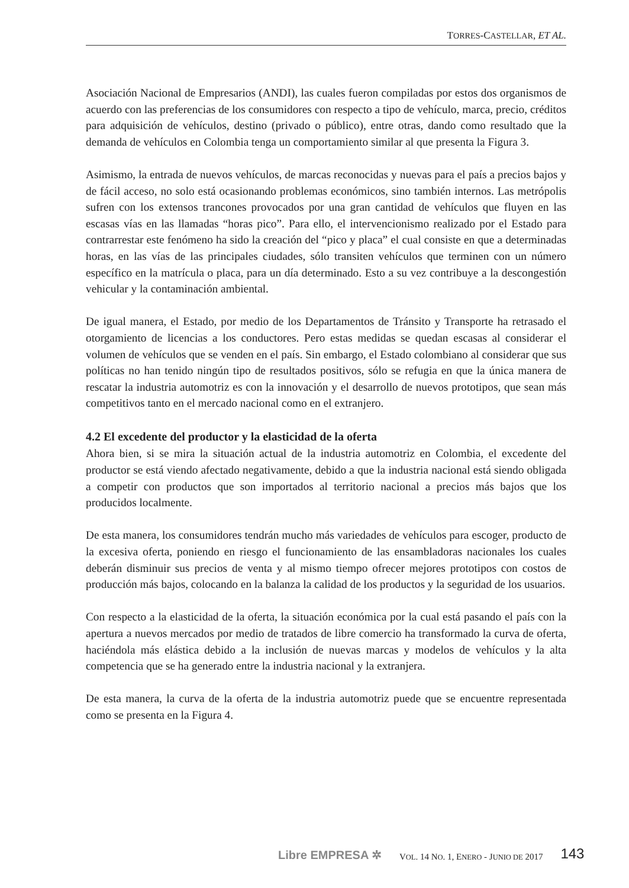TORRES-CASTELLAR, ET AL.
Asociación Nacional de Empresarios (ANDI), las cuales fueron compiladas por estos dos organismos de acuerdo con las preferencias de los consumidores con respecto a tipo de vehículo, marca, precio, créditos para adquisición de vehículos, destino (privado o público), entre otras, dando como resultado que la demanda de vehículos en Colombia tenga un comportamiento similar al que presenta la Figura 3.
Asimismo, la entrada de nuevos vehículos, de marcas reconocidas y nuevas para el país a precios bajos y de fácil acceso, no solo está ocasionando problemas económicos, sino también internos. Las metrópolis sufren con los extensos trancones provocados por una gran cantidad de vehículos que fluyen en las escasas vías en las llamadas “horas pico”. Para ello, el intervencionismo realizado por el Estado para contrarrestar este fenómeno ha sido la creación del “pico y placa” el cual consiste en que a determinadas horas, en las vías de las principales ciudades, sólo transiten vehículos que terminen con un número específico en la matrícula o placa, para un día determinado. Esto a su vez contribuye a la descongestión vehicular y la contaminación ambiental.
De igual manera, el Estado, por medio de los Departamentos de Tránsito y Transporte ha retrasado el otorgamiento de licencias a los conductores. Pero estas medidas se quedan escasas al considerar el volumen de vehículos que se venden en el país. Sin embargo, el Estado colombiano al considerar que sus políticas no han tenido ningún tipo de resultados positivos, sólo se refugia en que la única manera de rescatar la industria automotriz es con la innovación y el desarrollo de nuevos prototipos, que sean más competitivos tanto en el mercado nacional como en el extranjero.
4.2 El excedente del productor y la elasticidad de la oferta
Ahora bien, si se mira la situación actual de la industria automotriz en Colombia, el excedente del productor se está viendo afectado negativamente, debido a que la industria nacional está siendo obligada a competir con productos que son importados al territorio nacional a precios más bajos que los producidos localmente.
De esta manera, los consumidores tendrán mucho más variedades de vehículos para escoger, producto de la excesiva oferta, poniendo en riesgo el funcionamiento de las ensambladoras nacionales los cuales deberán disminuir sus precios de venta y al mismo tiempo ofrecer mejores prototipos con costos de producción más bajos, colocando en la balanza la calidad de los productos y la seguridad de los usuarios.
Con respecto a la elasticidad de la oferta, la situación económica por la cual está pasando el país con la apertura a nuevos mercados por medio de tratados de libre comercio ha transformado la curva de oferta, haciéndola más elástica debido a la inclusión de nuevas marcas y modelos de vehículos y la alta competencia que se ha generado entre la industria nacional y la extranjera.
De esta manera, la curva de la oferta de la industria automotriz puede que se encuentre representada como se presenta en la Figura 4.
Libre EMPRESA ✲ VOL. 14 NO. 1, ENERO - JUNIO DE 2017 143